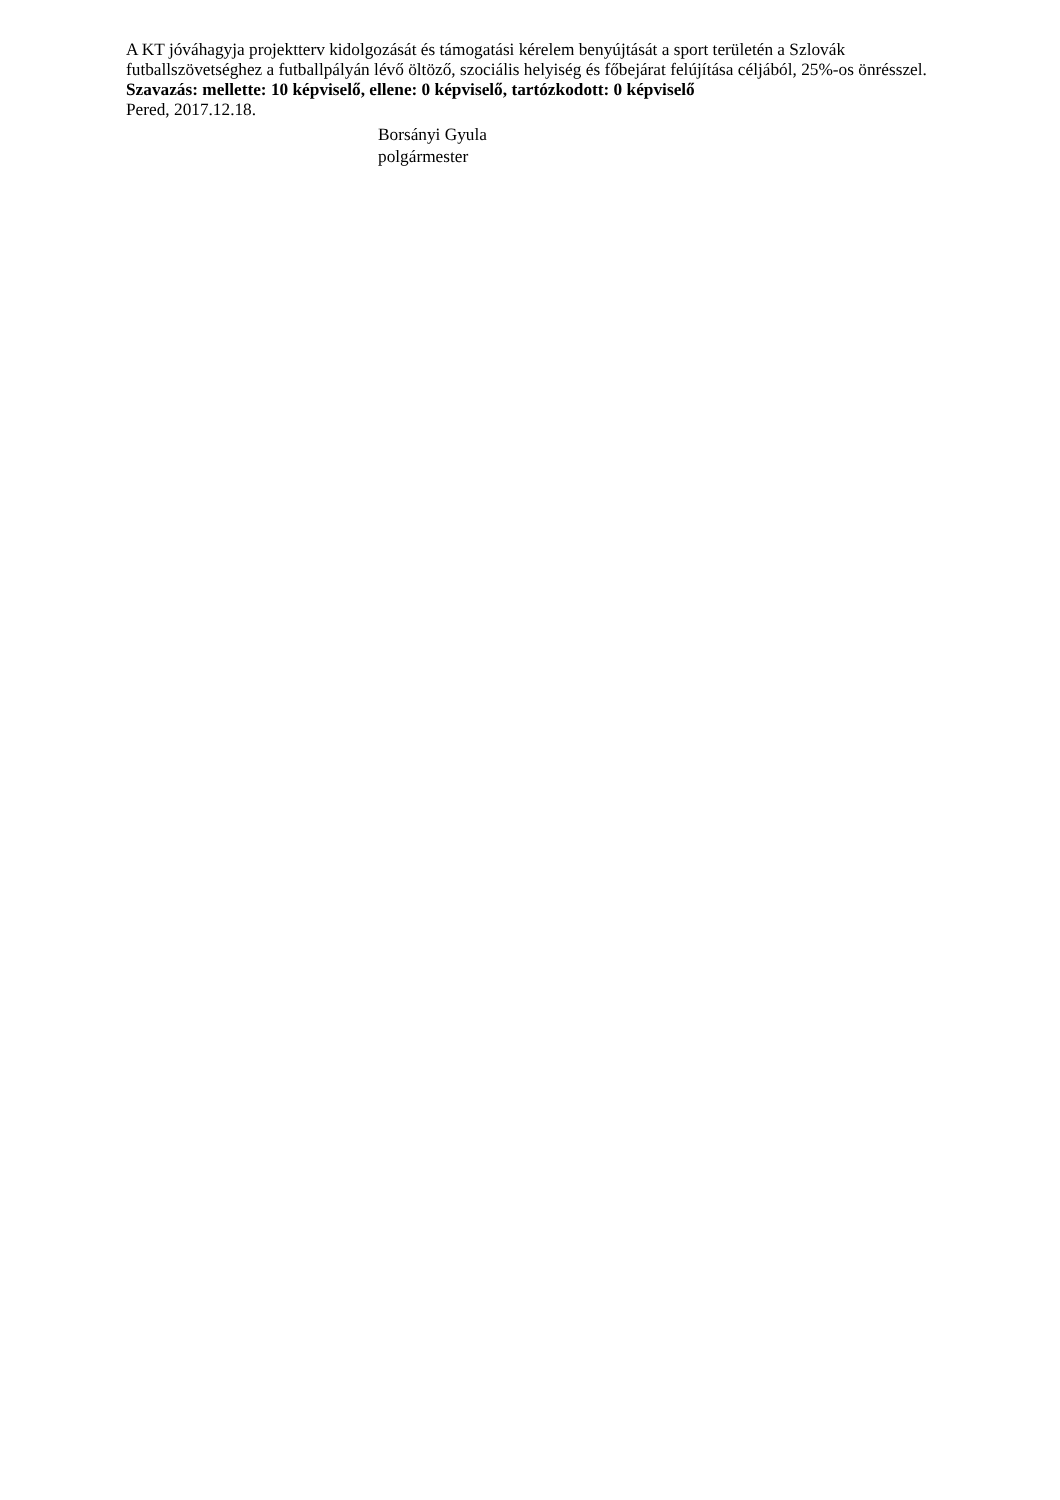A KT jóváhagyja projektterv kidolgozását és támogatási kérelem benyújtását a sport területén a Szlovák futballszövetséghez a futballpályán lévő öltöző, szociális helyiség és főbejárat felújítása céljából, 25%-os önrésszel.
Szavazás: mellette: 10 képviselő, ellene: 0 képviselő, tartózkodott: 0 képviselő
Pered, 2017.12.18.
Borsányi Gyula
polgármester